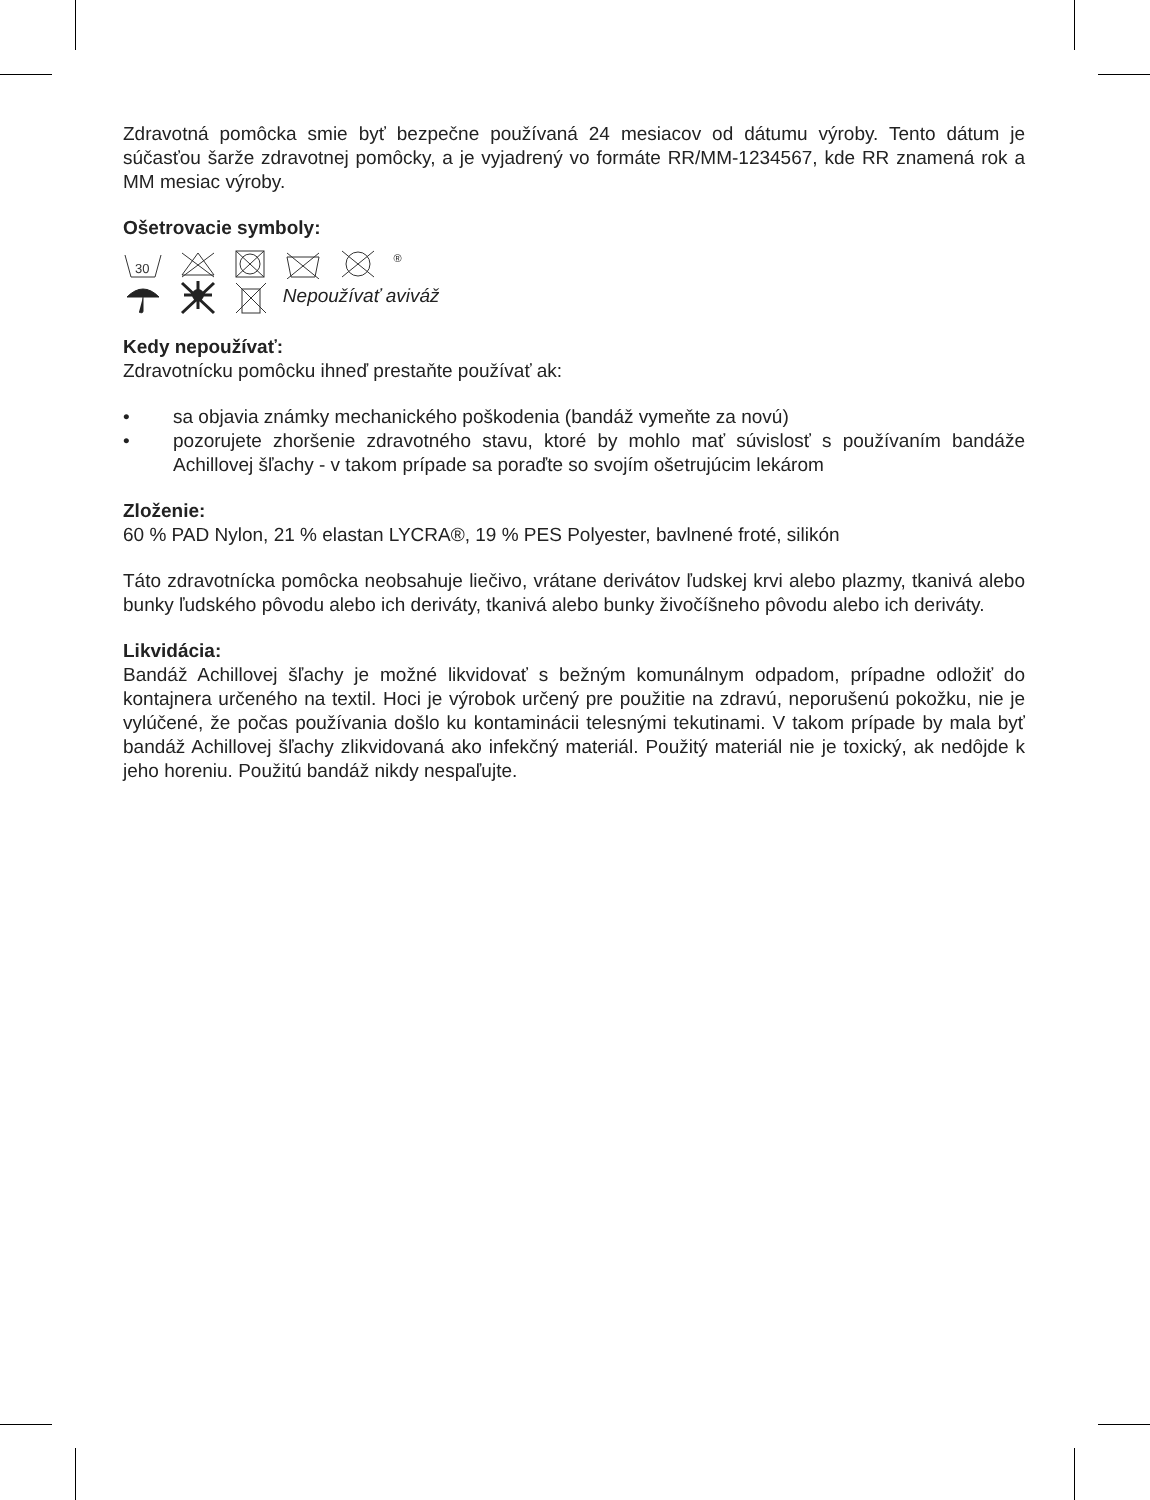Zdravotná pomôcka smie byť bezpečne používaná 24 mesiacov od dátumu výroby. Tento dátum je súčasťou šarže zdravotnej pomôcky, a je vyjadrený vo formáte RR/MM-1234567, kde RR znamená rok a MM mesiac výroby.
Ošetrovacie symboly:
30
<sup>®</sup>
Nepoužívať aviváž
Kedy nepoužívať:
Zdravotnícku pomôcku ihneď prestaňte používať ak:
• sa objavia známky mechanického poškodenia (bandáž vymeňte za novú)
• pozorujete zhoršenie zdravotného stavu, ktoré by mohlo mať súvislosť s používaním bandáže Achillovej šľachy - v takom prípade sa poraďte so svojím ošetrujúcim lekárom
Zloženie:
60 % PAD Nylon, 21 % elastan LYCRA®, 19 % PES Polyester, bavlnené froté, silikón
Táto zdravotnícka pomôcka neobsahuje liečivo, vrátane derivátov ľudskej krvi alebo plazmy, tkanivá alebo bunky ľudského pôvodu alebo ich deriváty, tkanivá alebo bunky živočíšneho pôvodu alebo ich deriváty.
Likvidácia:
Bandáž Achillovej šľachy je možné likvidovať s bežným komunálnym odpadom, prípadne odložiť do kontajnera určeného na textil. Hoci je výrobok určený pre použitie na zdravú, neporušenú pokožku, nie je vylúčené, že počas používania došlo ku kontaminácii telesnými tekutinami. V takom prípade by mala byť bandáž Achillovej šľachy zlikvidovaná ako infekčný materiál. Použitý materiál nie je toxický, ak nedôjde k jeho horeniu. Použitú bandáž nikdy nespaľujte.